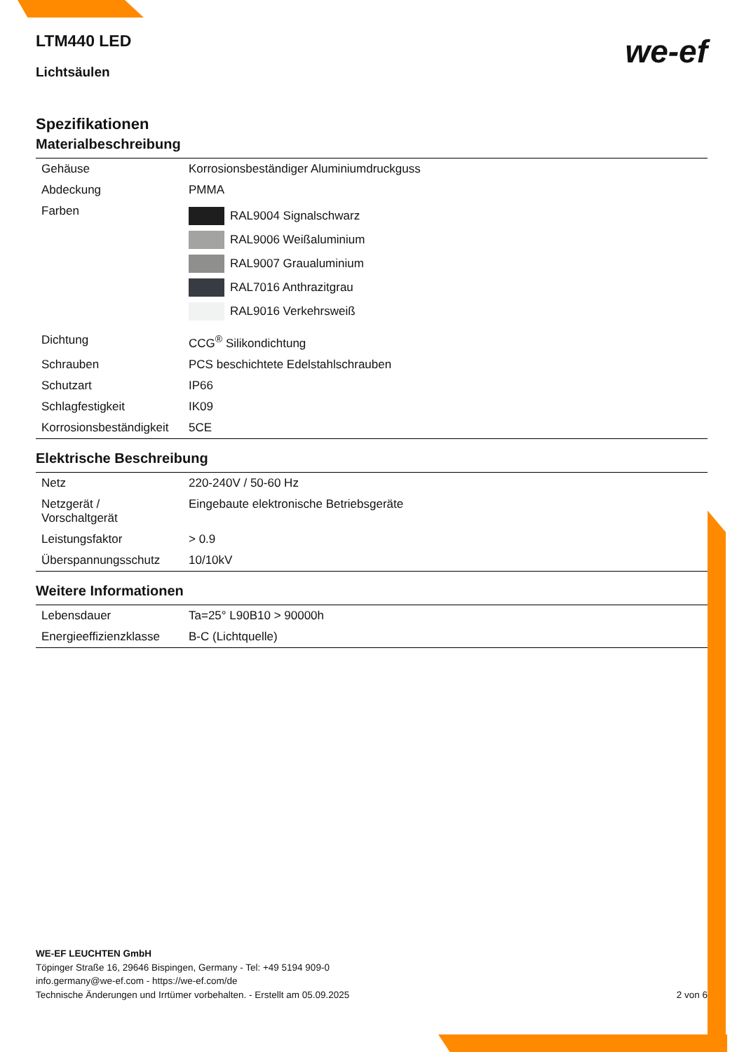we-ef
LTM440 LED
Lichtsäulen
Spezifikationen
Materialbeschreibung
| Gehäuse | Korrosionsbeständiger Aluminiumdruckguss |
| Abdeckung | PMMA |
| Farben | RAL9004 Signalschwarz RAL9006 Weißaluminium RAL9007 Graualuminium RAL7016 Anthrazitgrau RAL9016 Verkehrsweiß |
| Dichtung | CCG<sup>®</sup> Silikondichtung |
| Schrauben | PCS beschichtete Edelstahlschrauben |
| Schutzart | IP66 |
| Schlagfestigkeit | IK09 |
| Korrosionsbeständigkeit | 5CE |
Elektrische Beschreibung
| Netz | 220-240V / 50-60 Hz |
| Netzgerät / Vorschaltgerät | Eingebaute elektronische Betriebsgeräte |
| Leistungsfaktor | > 0.9 |
| Überspannungsschutz | 10/10kV |
Weitere Informationen
| Lebensdauer | Ta=25° L90B10 > 90000h |
| Energieeffizienzklasse | B-C (Lichtquelle) |
WE-EF LEUCHTEN GmbH
Töpinger Straße 16, 29646 Bispingen, Germany - Tel: +49 5194 909-0
info.germany@we-ef.com - https://we-ef.com/de
Technische Änderungen und Irrtümer vorbehalten. - Erstellt am 05.09.2025 2 von 6